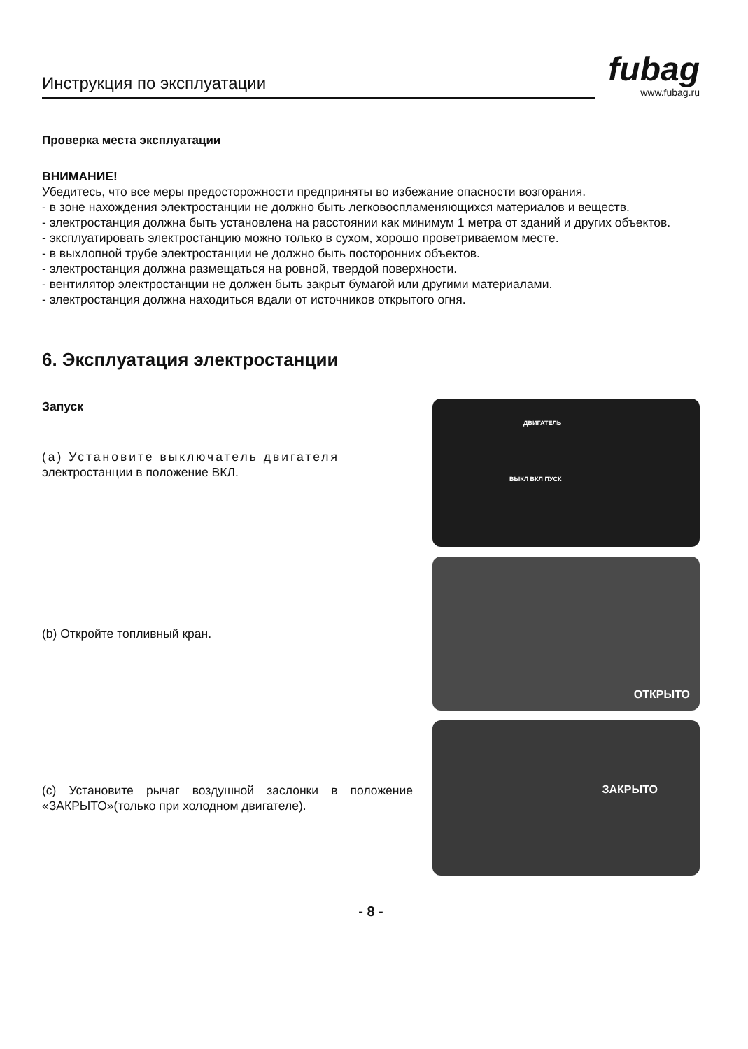Инструкция по эксплуатации
fubag
www.fubag.ru
Проверка места эксплуатации
ВНИМАНИЕ!
Убедитесь, что все меры предосторожности предприняты во избежание опасности возгорания.
- в зоне нахождения электростанции не должно быть легковоспламеняющихся материалов и веществ.
- электростанция должна быть установлена на расстоянии как минимум 1 метра от зданий и других объектов.
- эксплуатировать электростанцию можно только в сухом, хорошо проветриваемом месте.
- в выхлопной трубе электростанции не должно быть посторонних объектов.
- электростанция должна размещаться на ровной, твердой поверхности.
- вентилятор электростанции не должен быть закрыт бумагой или другими материалами.
- электростанция должна находиться вдали от источников открытого огня.
6. Эксплуатация электростанции
Запуск
(a) Установите выключатель двигателя
электростанции в положение ВКЛ.
ДВИГАТЕЛЬ
ВЫКЛ ВКЛ ПУСК
(b) Откройте топливный кран.
ОТКРЫТО
(c) Установите рычаг воздушной заслонки в положение «ЗАКРЫТО»(только при холодном двигателе).
ЗАКРЫТО
- 8 -